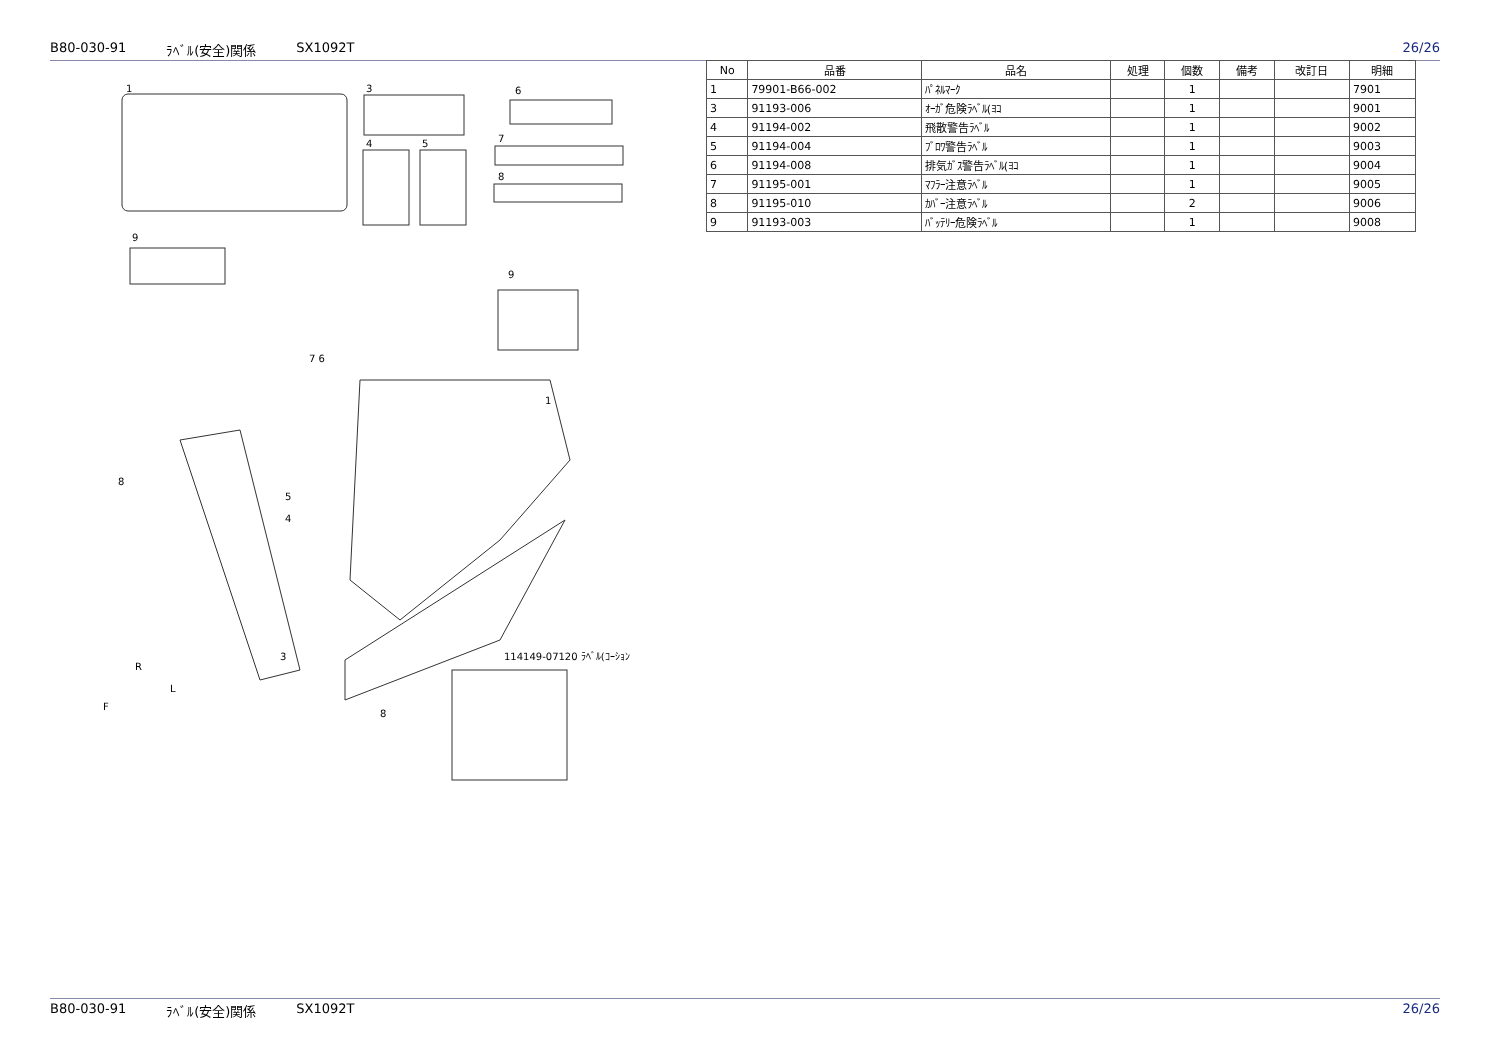B80-030-91 ﾗﾍﾞﾙ(安全)関係 SX1092T 26/26
1
3
6
4
5
7
8
9
9
7 6
1
8
5
4
3
8
114149-07120 ﾗﾍﾞﾙ(ｺｰｼｮﾝ
R
L
F
| No | 品番 | 品名 | 処理 | 個数 | 備考 | 改訂日 | 明細 |
| --- | --- | --- | --- | --- | --- | --- | --- |
| 1 | 79901-B66-002 | ﾊﾟﾈﾙﾏｰｸ | | 1 | | | 7901 |
| 3 | 91193-006 | ｵｰｶﾞ危険ﾗﾍﾞﾙ(ﾖｺ | | 1 | | | 9001 |
| 4 | 91194-002 | 飛散警告ﾗﾍﾞﾙ | | 1 | | | 9002 |
| 5 | 91194-004 | ﾌﾞﾛﾜ警告ﾗﾍﾞﾙ | | 1 | | | 9003 |
| 6 | 91194-008 | 排気ｶﾞｽ警告ﾗﾍﾞﾙ(ﾖｺ | | 1 | | | 9004 |
| 7 | 91195-001 | ﾏﾌﾗｰ注意ﾗﾍﾞﾙ | | 1 | | | 9005 |
| 8 | 91195-010 | ｶﾊﾞｰ注意ﾗﾍﾞﾙ | | 2 | | | 9006 |
| 9 | 91193-003 | ﾊﾞｯﾃﾘｰ危険ﾗﾍﾞﾙ | | 1 | | | 9008 |
B80-030-91 ﾗﾍﾞﾙ(安全)関係 SX1092T 26/26